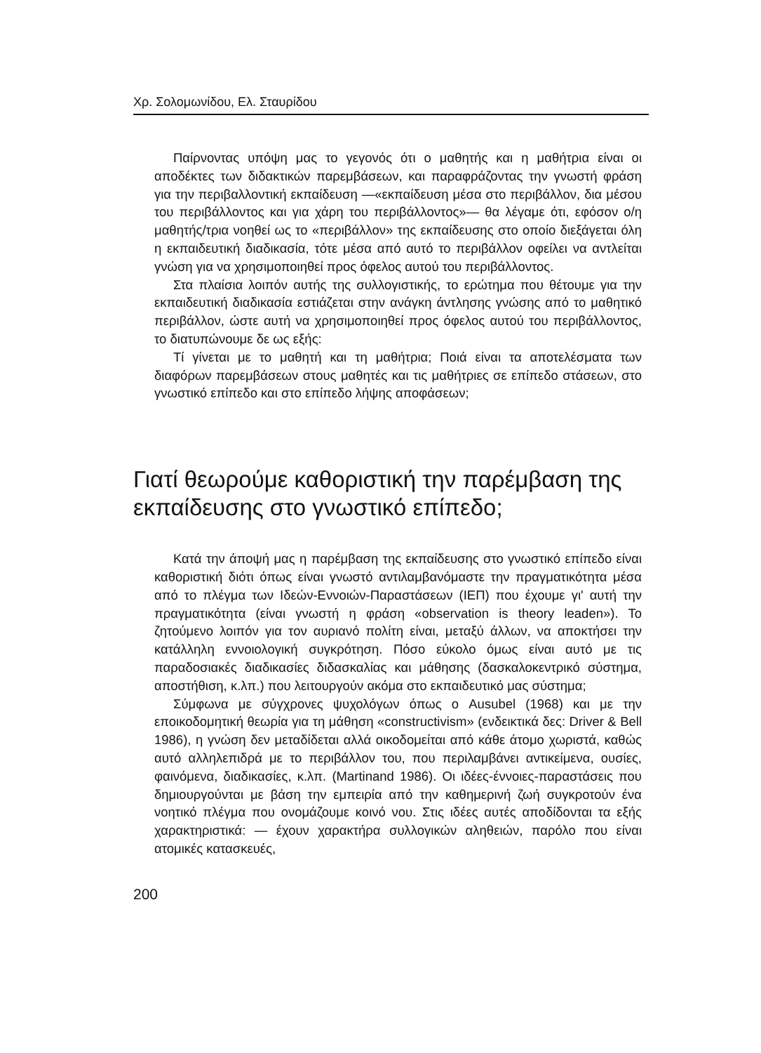Χρ. Σολομωνίδου, Ελ. Σταυρίδου
Παίρνοντας υπόψη μας το γεγονός ότι ο μαθητής και η μαθήτρια είναι οι αποδέκτες των διδακτικών παρεμβάσεων, και παραφράζοντας την γνωστή φράση για την περιβαλλοντική εκπαίδευση —«εκπαίδευση μέσα στο περιβάλλον, δια μέσου του περιβάλλοντος και για χάρη του περιβάλλοντος»— θα λέγαμε ότι, εφόσον ο/η μαθητής/τρια νοηθεί ως το «περιβάλλον» της εκπαίδευσης στο οποίο διεξάγεται όλη η εκπαιδευτική διαδικασία, τότε μέσα από αυτό το περιβάλλον οφείλει να αντλείται γνώση για να χρησιμοποιηθεί προς όφελος αυτού του περιβάλλοντος.
Στα πλαίσια λοιπόν αυτής της συλλογιστικής, το ερώτημα που θέτουμε για την εκπαιδευτική διαδικασία εστιάζεται στην ανάγκη άντλησης γνώσης από το μαθητικό περιβάλλον, ώστε αυτή να χρησιμοποιηθεί προς όφελος αυτού του περιβάλλοντος, το διατυπώνουμε δε ως εξής:
Τί γίνεται με το μαθητή και τη μαθήτρια; Ποιά είναι τα αποτελέσματα των διαφόρων παρεμβάσεων στους μαθητές και τις μαθήτριες σε επίπεδο στάσεων, στο γνωστικό επίπεδο και στο επίπεδο λήψης αποφάσεων;
Γιατί θεωρούμε καθοριστική την παρέμβαση της εκπαίδευσης στο γνωστικό επίπεδο;
Κατά την άποψή μας η παρέμβαση της εκπαίδευσης στο γνωστικό επίπεδο είναι καθοριστική διότι όπως είναι γνωστό αντιλαμβανόμαστε την πραγματικότητα μέσα από το πλέγμα των Ιδεών-Εννοιών-Παραστάσεων (ΙΕΠ) που έχουμε γι' αυτή την πραγματικότητα (είναι γνωστή η φράση «observation is theory leaden»). Το ζητούμενο λοιπόν για τον αυριανό πολίτη είναι, μεταξύ άλλων, να αποκτήσει την κατάλληλη εννοιολογική συγκρότηση. Πόσο εύκολο όμως είναι αυτό με τις παραδοσιακές διαδικασίες διδασκαλίας και μάθησης (δασκαλοκεντρικό σύστημα, αποστήθιση, κ.λπ.) που λειτουργούν ακόμα στο εκπαιδευτικό μας σύστημα;
Σύμφωνα με σύγχρονες ψυχολόγων όπως ο Ausubel (1968) και με την εποικοδομητική θεωρία για τη μάθηση «constructivism» (ενδεικτικά δες: Driver & Bell 1986), η γνώση δεν μεταδίδεται αλλά οικοδομείται από κάθε άτομο χωριστά, καθώς αυτό αλληλεπιδρά με το περιβάλλον του, που περιλαμβάνει αντικείμενα, ουσίες, φαινόμενα, διαδικασίες, κ.λπ. (Martinand 1986). Οι ιδέες-έννοιες-παραστάσεις που δημιουργούνται με βάση την εμπειρία από την καθημερινή ζωή συγκροτούν ένα νοητικό πλέγμα που ονομάζουμε κοινό νου. Στις ιδέες αυτές αποδίδονται τα εξής χαρακτηριστικά: — έχουν χαρακτήρα συλλογικών αληθειών, παρόλο που είναι ατομικές κατασκευές,
200